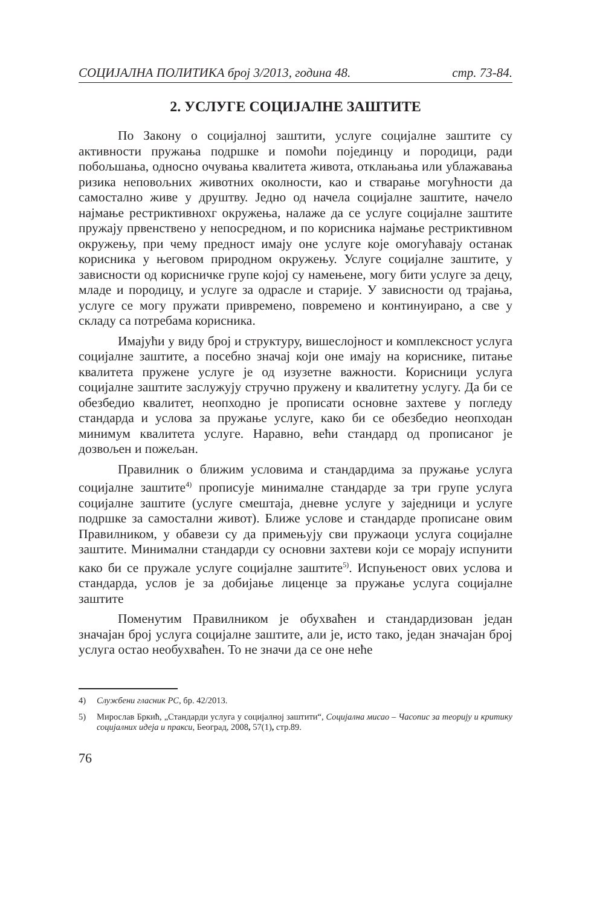СОЦИЈАЛНА ПОЛИТИКА број 3/2013, година 48. стр. 73-84.
2. УСЛУГЕ СОЦИЈАЛНЕ ЗАШТИТЕ
По Закону о социјалној заштити, услуге социјалне заштите су активности пружања подршке и помоћи појединцу и породици, ради побољшања, односно очувања квалитета живота, отклањања или ублажавања ризика неповољних животних околности, као и стварање могућности да самостално живе у друштву. Једно од начела социјалне заштите, начело најмање рестриктивнохг окружења, налаже да се услуге социјалне заштите пружају првенствено у непосредном, и по корисника најмање рестриктивном окружењу, при чему предност имају оне услуге које омогућавају останак корисника у његовом природном окружењу. Услуге социјалне заштите, у зависности од корисничке групе којој су намењене, могу бити услуге за децу, младе и породицу, и услуге за одрасле и старије. У зависности од трајања, услуге се могу пружати привремено, повремено и континуирано, а све у складу са потребама корисника.
Имајући у виду број и структуру, вишеслојност и комплексност услуга социјалне заштите, а посебно значај који оне имају на кориснике, питање квалитета пружене услуге је од изузетне важности. Корисници услуга социјалне заштите заслужују стручно пружену и квалитетну услугу. Да би се обезбедио квалитет, неопходно је прописати основне захтеве у погледу стандарда и услова за пружање услуге, како би се обезбедио неопходан минимум квалитета услуге. Наравно, већи стандард од прописаног је дозвољен и пожељан.
Правилник о ближим условима и стандардима за пружање услуга социјалне заштите<sup>4)</sup> прописује минималне стандарде за три групе услуга социјалне заштите (услуге смештаја, дневне услуге у заједници и услуге подршке за самостални живот). Ближе услове и стандарде прописане овим Правилником, у обавези су да примењују сви пружаоци услуга социјалне заштите. Минимални стандарди су основни захтеви који се морају испунити како би се пружале услуге социјалне заштите<sup>5)</sup>. Испуњеност ових услова и стандарда, услов је за добијање лиценце за пружање услуга социјалне заштите
Поменутим Правилником је обухваћен и стандардизован један значајан број услуга социјалне заштите, али је, исто тако, један значајан број услуга остао необухваћен. То не значи да се оне неће
4) Службени гласник РС, бр. 42/2013.
5) Мирослав Бркић, „Стандарди услуга у социјалној заштити“, Социјална мисао – Часопис за теорију и критику социјалних идеја и пракси, Београд, 2008, 57(1), стр.89.
76